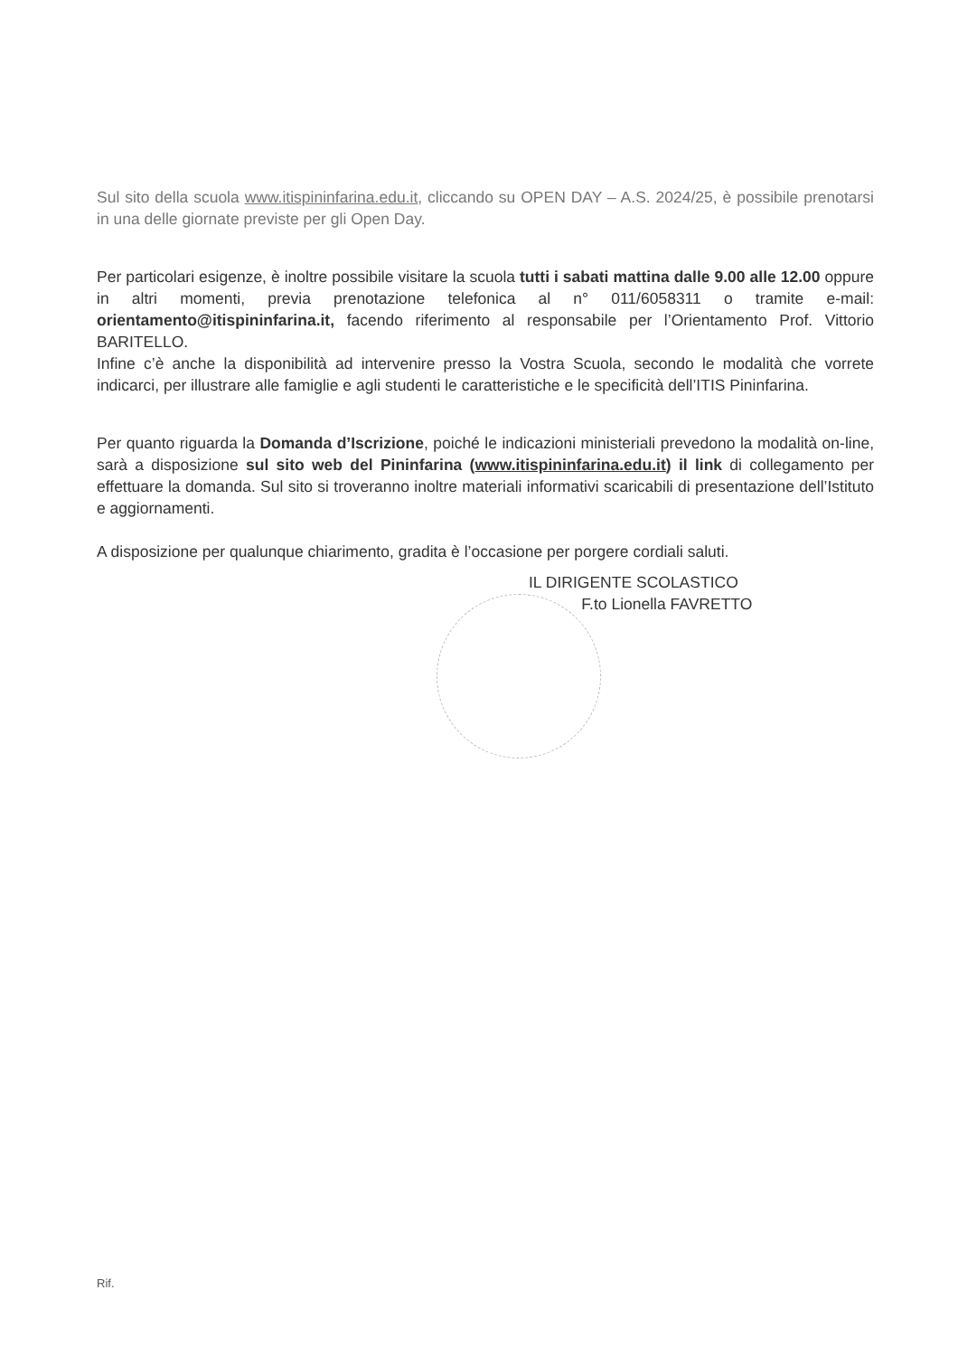Sul sito della scuola www.itispininfarina.edu.it, cliccando su OPEN DAY – A.S. 2024/25, è possibile prenotarsi in una delle giornate previste per gli Open Day.
Per particolari esigenze, è inoltre possibile visitare la scuola tutti i sabati mattina dalle 9.00 alle 12.00 oppure in altri momenti, previa prenotazione telefonica al n° 011/6058311 o tramite e-mail: orientamento@itispininfarina.it, facendo riferimento al responsabile per l’Orientamento Prof. Vittorio BARITELLO.
Infine c’è anche la disponibilità ad intervenire presso la Vostra Scuola, secondo le modalità che vorrete indicarci, per illustrare alle famiglie e agli studenti le caratteristiche e le specificità dell’ITIS Pininfarina.
Per quanto riguarda la Domanda d’Iscrizione, poiché le indicazioni ministeriali prevedono la modalità on-line, sarà a disposizione sul sito web del Pininfarina (www.itispininfarina.edu.it) il link di collegamento per effettuare la domanda. Sul sito si troveranno inoltre materiali informativi scaricabili di presentazione dell’Istituto e aggiornamenti.
A disposizione per qualunque chiarimento, gradita è l’occasione per porgere cordiali saluti.
IL DIRIGENTE SCOLASTICO
F.to Lionella FAVRETTO
Rif.